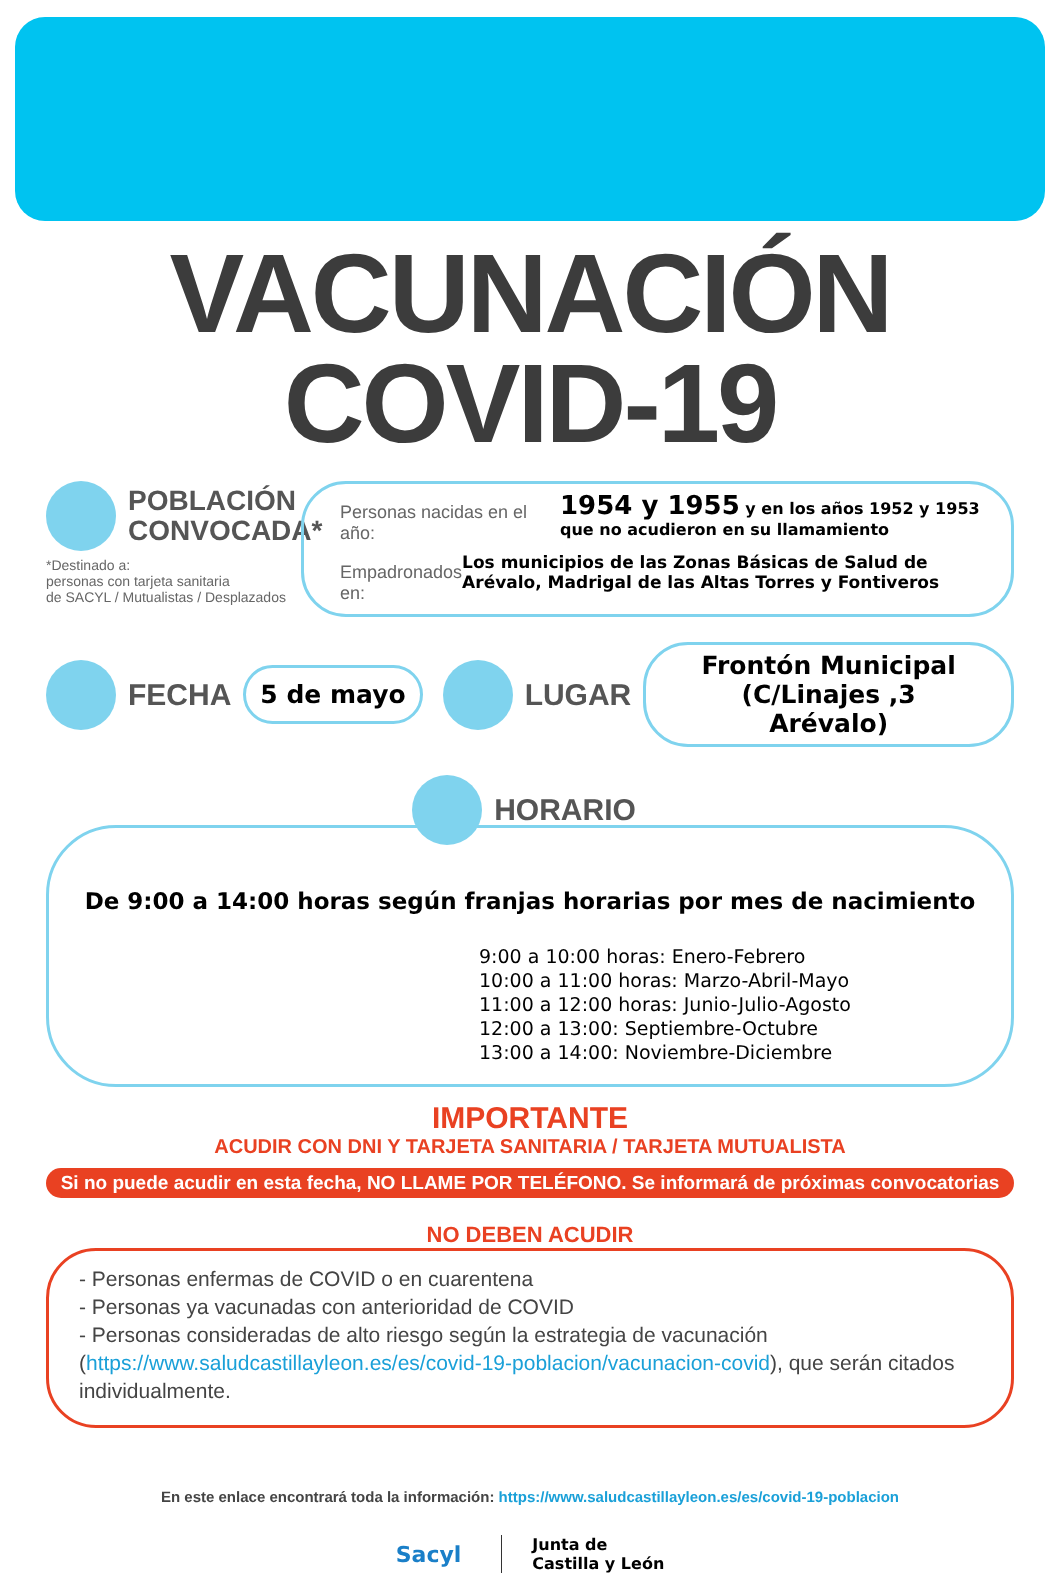VACUNACIÓN COVID-19
POBLACIÓN
CONVOCADA*
*Destinado a:
personas con tarjeta sanitaria
de SACYL / Mutualistas / Desplazados
Personas nacidas en el año: 1954 y 1955 y en los años 1952 y 1953
que no acudieron en su llamamiento
Empadronados en: Los municipios de las Zonas Básicas de Salud de Arévalo, Madrigal de las Altas Torres y Fontiveros
FECHA
5 de mayo
LUGAR
Frontón Municipal
(C/Linajes ,3
Arévalo)
HORARIO
De 9:00 a 14:00 horas según franjas horarias por mes de nacimiento
9:00 a 10:00 horas: Enero-Febrero
10:00 a 11:00 horas: Marzo-Abril-Mayo
11:00 a 12:00 horas: Junio-Julio-Agosto
12:00 a 13:00: Septiembre-Octubre
13:00 a 14:00: Noviembre-Diciembre
IMPORTANTE
ACUDIR CON DNI Y TARJETA SANITARIA / TARJETA MUTUALISTA
Si no puede acudir en esta fecha, NO LLAME POR TELÉFONO. Se informará de próximas convocatorias
NO DEBEN ACUDIR
- Personas enfermas de COVID o en cuarentena
- Personas ya vacunadas con anterioridad de COVID
- Personas consideradas de alto riesgo según la estrategia de vacunación (https://www.saludcastillayleon.es/es/covid-19-poblacion/vacunacion-covid), que serán citados individualmente.
En este enlace encontrará toda la información: https://www.saludcastillayleon.es/es/covid-19-poblacion
Sacyl Junta de
Castilla y León